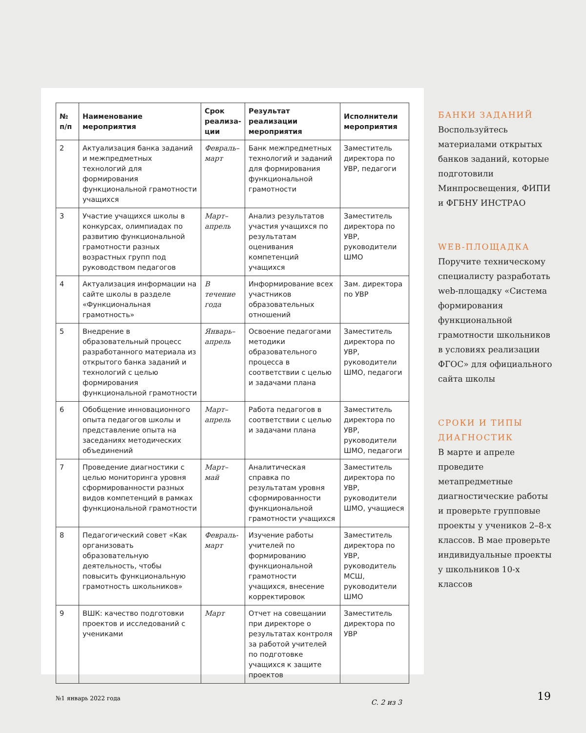| № п/п | Наименование мероприятия | Срок реализа-ции | Результат реализации мероприятия | Исполнители мероприятия |
| --- | --- | --- | --- | --- |
| 2 | Актуализация банка заданий и межпредметных технологий для формирования функциональной грамотности учащихся | Февраль–март | Банк межпредметных технологий и заданий для формирования функциональной грамотности | Заместитель директора по УВР, педагоги |
| 3 | Участие учащихся школы в конкурсах, олимпиадах по развитию функциональной грамотности разных возрастных групп под руководством педагогов | Март–апрель | Анализ результатов участия учащихся по результатам оценивания компетенций учащихся | Заместитель директора по УВР, руководители ШМО |
| 4 | Актуализация информации на сайте школы в разделе «Функциональная грамотность» | В течение года | Информирование всех участников образовательных отношений | Зам. директора по УВР |
| 5 | Внедрение в образовательный процесс разработанного материала из открытого банка заданий и технологий с целью формирования функциональной грамотности | Январь–апрель | Освоение педагогами методики образовательного процесса в соответствии с целью и задачами плана | Заместитель директора по УВР, руководители ШМО, педагоги |
| 6 | Обобщение инновационного опыта педагогов школы и представление опыта на заседаниях методических объединений | Март–апрель | Работа педагогов в соответствии с целью и задачами плана | Заместитель директора по УВР, руководители ШМО, педагоги |
| 7 | Проведение диагностики с целью мониторинга уровня сформированности разных видов компетенций в рамках функциональной грамотности | Март–май | Аналитическая справка по результатам уровня сформированности функциональной грамотности учащихся | Заместитель директора по УВР, руководители ШМО, учащиеся |
| 8 | Педагогический совет «Как организовать образовательную деятельность, чтобы повысить функциональную грамотность школьников» | Февраль-март | Изучение работы учителей по формированию функциональной грамотности учащихся, внесение корректировок | Заместитель директора по УВР, руководитель МСШ, руководители ШМО |
| 9 | ВШК: качество подготовки проектов и исследований с учениками | Март | Отчет на совещании при директоре о результатах контроля за работой учителей по подготовке учащихся к защите проектов | Заместитель директора по УВР |
С. 2 из 3
БАНКИ ЗАДАНИЙ
Воспользуйтесь материалами открытых банков заданий, которые подготовили Минпросвещения, ФИПИ и ФГБНУ ИНСТРАО
WEB-ПЛОЩАДКА
Поручите техническому специалисту разработать web-площадку «Система формирования функциональной грамотности школьников в условиях реализации ФГОС» для официального сайта школы
СРОКИ И ТИПЫ ДИАГНОСТИК
В марте и апреле проведите метапредметные диагностические работы и проверьте групповые проекты у учеников 2–8-х классов. В мае проверьте индивидуальные проекты у школьников 10-х классов
№1 январь 2022 года 19